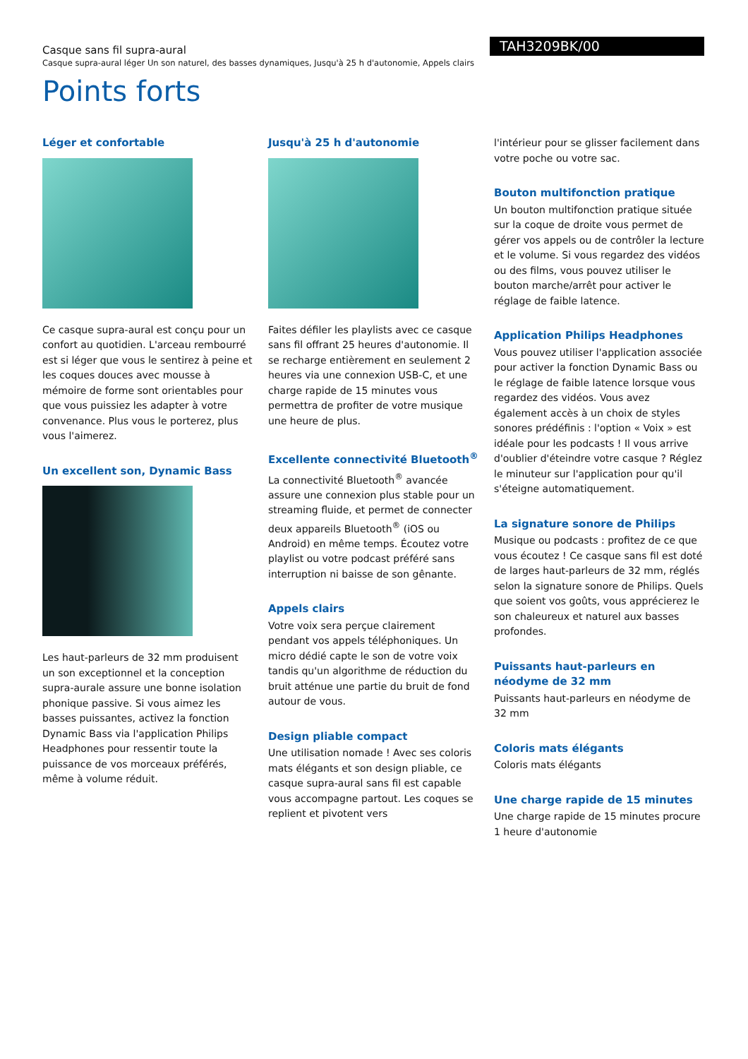Casque sans fil supra-aural
Casque supra-aural léger Un son naturel, des basses dynamiques, Jusqu'à 25 h d'autonomie, Appels clairs
TAH3209BK/00
Points forts
Léger et confortable
Ce casque supra-aural est conçu pour un confort au quotidien. L'arceau rembourré est si léger que vous le sentirez à peine et les coques douces avec mousse à mémoire de forme sont orientables pour que vous puissiez les adapter à votre convenance. Plus vous le porterez, plus vous l'aimerez.
Un excellent son, Dynamic Bass
Les haut-parleurs de 32 mm produisent un son exceptionnel et la conception supra-aurale assure une bonne isolation phonique passive. Si vous aimez les basses puissantes, activez la fonction Dynamic Bass via l'application Philips Headphones pour ressentir toute la puissance de vos morceaux préférés, même à volume réduit.
Jusqu'à 25 h d'autonomie
Faites défiler les playlists avec ce casque sans fil offrant 25 heures d'autonomie. Il se recharge entièrement en seulement 2 heures via une connexion USB-C, et une charge rapide de 15 minutes vous permettra de profiter de votre musique une heure de plus.
Excellente connectivité Bluetooth<sup>®</sup>
La connectivité Bluetooth<sup>®</sup> avancée assure une connexion plus stable pour un streaming fluide, et permet de connecter deux appareils Bluetooth<sup>®</sup> (iOS ou Android) en même temps. Écoutez votre playlist ou votre podcast préféré sans interruption ni baisse de son gênante.
Appels clairs
Votre voix sera perçue clairement pendant vos appels téléphoniques. Un micro dédié capte le son de votre voix tandis qu'un algorithme de réduction du bruit atténue une partie du bruit de fond autour de vous.
Design pliable compact
Une utilisation nomade ! Avec ses coloris mats élégants et son design pliable, ce casque supra-aural sans fil est capable vous accompagne partout. Les coques se replient et pivotent vers
l'intérieur pour se glisser facilement dans votre poche ou votre sac.
Bouton multifonction pratique
Un bouton multifonction pratique située sur la coque de droite vous permet de gérer vos appels ou de contrôler la lecture et le volume. Si vous regardez des vidéos ou des films, vous pouvez utiliser le bouton marche/arrêt pour activer le réglage de faible latence.
Application Philips Headphones
Vous pouvez utiliser l'application associée pour activer la fonction Dynamic Bass ou le réglage de faible latence lorsque vous regardez des vidéos. Vous avez également accès à un choix de styles sonores prédéfinis : l'option « Voix » est idéale pour les podcasts ! Il vous arrive d'oublier d'éteindre votre casque ? Réglez le minuteur sur l'application pour qu'il s'éteigne automatiquement.
La signature sonore de Philips
Musique ou podcasts : profitez de ce que vous écoutez ! Ce casque sans fil est doté de larges haut-parleurs de 32 mm, réglés selon la signature sonore de Philips. Quels que soient vos goûts, vous apprécierez le son chaleureux et naturel aux basses profondes.
Puissants haut-parleurs en néodyme de 32 mm
Puissants haut-parleurs en néodyme de 32 mm
Coloris mats élégants
Coloris mats élégants
Une charge rapide de 15 minutes
Une charge rapide de 15 minutes procure 1 heure d'autonomie